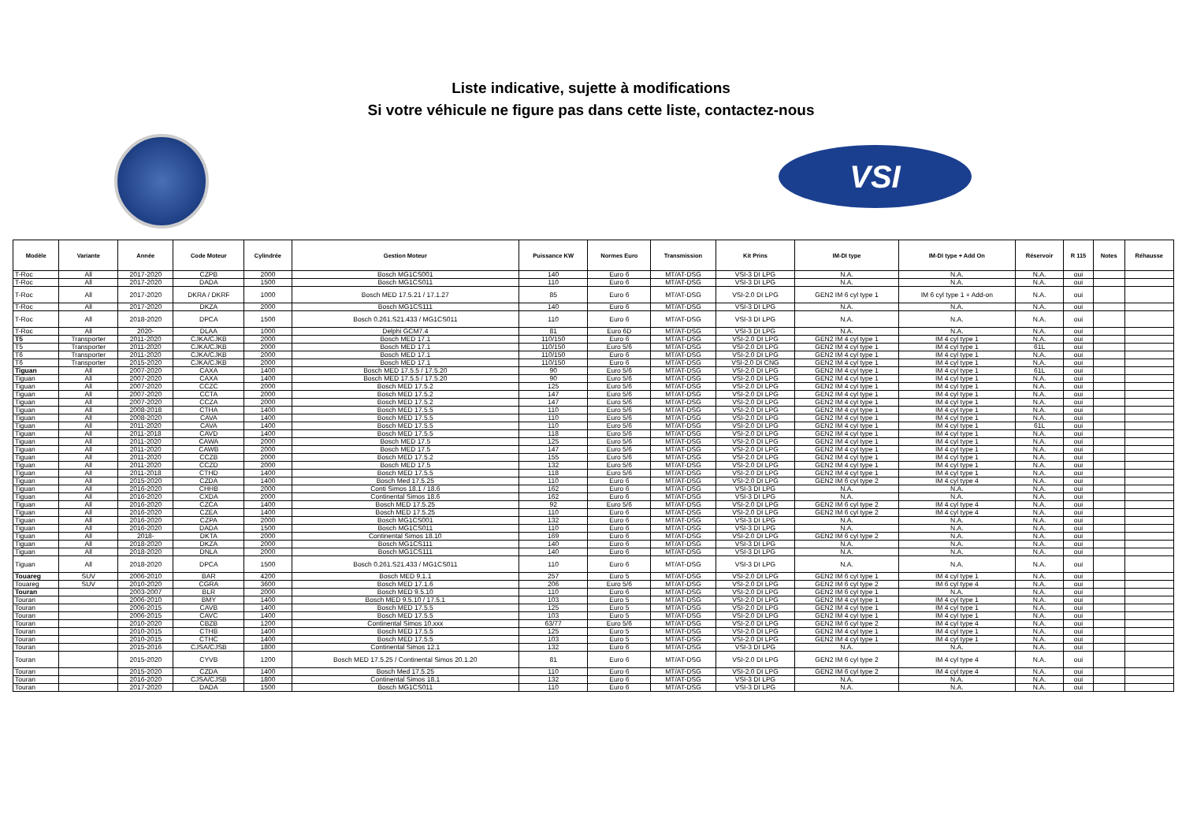Liste indicative, sujette à modifications
Si votre véhicule ne figure pas dans cette liste, contactez-nous
VSI
| Modèle | Variante | Année | Code Moteur | Cylindrée | Gestion Moteur | Puissance KW | Normes Euro | Transmission | Kit Prins | IM-DI type | IM-DI type + Add On | Réservoir | R 115 | Notes | Réhausse |
| --- | --- | --- | --- | --- | --- | --- | --- | --- | --- | --- | --- | --- | --- | --- | --- |
| T-Roc | All | 2017-2020 | CZPB | 2000 | Bosch MG1CS001 | 140 | Euro 6 | MT/AT-DSG | VSI-3 DI LPG | N.A. | N.A. | N.A. | oui | | |
| T-Roc | All | 2017-2020 | DADA | 1500 | Bosch MG1CS011 | 110 | Euro 6 | MT/AT-DSG | VSI-3 DI LPG | N.A. | N.A. | N.A. | oui | | |
| T-Roc | All | 2017-2020 | DKRA / DKRF | 1000 | Bosch MED 17.5.21 / 17.1.27 | 85 | Euro 6 | MT/AT-DSG | VSI-2.0 DI LPG | GEN2 IM 6 cyl type 1 | IM 6 cyl type 1 + Add-on | N.A. | oui | | |
| T-Roc | All | 2017-2020 | DKZA | 2000 | Bosch MG1CS111 | 140 | Euro 6 | MT/AT-DSG | VSI-3 DI LPG | N.A. | N.A. | N.A. | oui | | |
| T-Roc | All | 2018-2020 | DPCA | 1500 | Bosch 0.261.S21.433 / MG1CS011 | 110 | Euro 6 | MT/AT-DSG | VSI-3 DI LPG | N.A. | N.A. | N.A. | oui | | |
| T-Roc | All | 2020- | DLAA | 1000 | Delphi GCM7.4 | 81 | Euro 6D | MT/AT-DSG | VSI-3 DI LPG | N.A. | N.A. | N.A. | oui | | |
| T5 | Transporter | 2011-2020 | CJKA/CJKB | 2000 | Bosch MED 17.1 | 110/150 | Euro 6 | MT/AT-DSG | VSI-2.0 DI LPG | GEN2 IM 4 cyl type 1 | IM 4 cyl type 1 | N.A. | oui | | |
| T5 | Transporter | 2011-2020 | CJKA/CJKB | 2000 | Bosch MED 17.1 | 110/150 | Euro 5/6 | MT/AT-DSG | VSI-2.0 DI LPG | GEN2 IM 4 cyl type 1 | IM 4 cyl type 1 | 61L | oui | | |
| T6 | Transporter | 2011-2020 | CJKA/CJKB | 2000 | Bosch MED 17.1 | 110/150 | Euro 6 | MT/AT-DSG | VSI-2.0 DI LPG | GEN2 IM 4 cyl type 1 | IM 4 cyl type 1 | N.A. | oui | | |
| T6 | Transporter | 2015-2020 | CJKA/CJKB | 2000 | Bosch MED 17.1 | 110/150 | Euro 6 | MT/AT-DSG | VSI-2.0 DI CNG | GEN2 IM 4 cyl type 1 | IM 4 cyl type 1 | N.A. | oui | | |
| Tiguan | All | 2007-2020 | CAXA | 1400 | Bosch MED 17.5.5 / 17.5.20 | 90 | Euro 5/6 | MT/AT-DSG | VSI-2.0 DI LPG | GEN2 IM 4 cyl type 1 | IM 4 cyl type 1 | 61L | oui | | |
| Tiguan | All | 2007-2020 | CAXA | 1400 | Bosch MED 17.5.5 / 17.5.20 | 90 | Euro 5/6 | MT/AT-DSG | VSI-2.0 DI LPG | GEN2 IM 4 cyl type 1 | IM 4 cyl type 1 | N.A. | oui | | |
| Tiguan | All | 2007-2020 | CCZC | 2000 | Bosch MED 17.5.2 | 125 | Euro 5/6 | MT/AT-DSG | VSI-2.0 DI LPG | GEN2 IM 4 cyl type 1 | IM 4 cyl type 1 | N.A. | oui | | |
| Tiguan | All | 2007-2020 | CCTA | 2000 | Bosch MED 17.5.2 | 147 | Euro 5/6 | MT/AT-DSG | VSI-2.0 DI LPG | GEN2 IM 4 cyl type 1 | IM 4 cyl type 1 | N.A. | oui | | |
| Tiguan | All | 2007-2020 | CCZA | 2000 | Bosch MED 17.5.2 | 147 | Euro 5/6 | MT/AT-DSG | VSI-2.0 DI LPG | GEN2 IM 4 cyl type 1 | IM 4 cyl type 1 | N.A. | oui | | |
| Tiguan | All | 2008-2018 | CTHA | 1400 | Bosch MED 17.5.5 | 110 | Euro 5/6 | MT/AT-DSG | VSI-2.0 DI LPG | GEN2 IM 4 cyl type 1 | IM 4 cyl type 1 | N.A. | oui | | |
| Tiguan | All | 2008-2020 | CAVA | 1400 | Bosch MED 17.5.5 | 110 | Euro 5/6 | MT/AT-DSG | VSI-2.0 DI LPG | GEN2 IM 4 cyl type 1 | IM 4 cyl type 1 | N.A. | oui | | |
| Tiguan | All | 2011-2020 | CAVA | 1400 | Bosch MED 17.5.5 | 110 | Euro 5/6 | MT/AT-DSG | VSI-2.0 DI LPG | GEN2 IM 4 cyl type 1 | IM 4 cyl type 1 | 61L | oui | | |
| Tiguan | All | 2011-2018 | CAVD | 1400 | Bosch MED 17.5.5 | 118 | Euro 5/6 | MT/AT-DSG | VSI-2.0 DI LPG | GEN2 IM 4 cyl type 1 | IM 4 cyl type 1 | N.A. | oui | | |
| Tiguan | All | 2011-2020 | CAWA | 2000 | Bosch MED 17.5 | 125 | Euro 5/6 | MT/AT-DSG | VSI-2.0 DI LPG | GEN2 IM 4 cyl type 1 | IM 4 cyl type 1 | N.A. | oui | | |
| Tiguan | All | 2011-2020 | CAWB | 2000 | Bosch MED 17.5 | 147 | Euro 5/6 | MT/AT-DSG | VSI-2.0 DI LPG | GEN2 IM 4 cyl type 1 | IM 4 cyl type 1 | N.A. | oui | | |
| Tiguan | All | 2011-2020 | CCZB | 2000 | Bosch MED 17.5.2 | 155 | Euro 5/6 | MT/AT-DSG | VSI-2.0 DI LPG | GEN2 IM 4 cyl type 1 | IM 4 cyl type 1 | N.A. | oui | | |
| Tiguan | All | 2011-2020 | CCZD | 2000 | Bosch MED 17.5 | 132 | Euro 5/6 | MT/AT-DSG | VSI-2.0 DI LPG | GEN2 IM 4 cyl type 1 | IM 4 cyl type 1 | N.A. | oui | | |
| Tiguan | All | 2011-2018 | CTHD | 1400 | Bosch MED 17.5.5 | 118 | Euro 5/6 | MT/AT-DSG | VSI-2.0 DI LPG | GEN2 IM 4 cyl type 1 | IM 4 cyl type 1 | N.A. | oui | | |
| Tiguan | All | 2015-2020 | CZDA | 1400 | Bosch Med 17.5.25 | 110 | Euro 6 | MT/AT-DSG | VSI-2.0 DI LPG | GEN2 IM 6 cyl type 2 | IM 4 cyl type 4 | N.A. | oui | | |
| Tiguan | All | 2016-2020 | CHHB | 2000 | Conti Simos 18.1 / 18.6 | 162 | Euro 6 | MT/AT-DSG | VSI-3 DI LPG | N.A. | N.A. | N.A. | oui | | |
| Tiguan | All | 2016-2020 | CXDA | 2000 | Continental Simos 18.6 | 162 | Euro 6 | MT/AT-DSG | VSI-3 DI LPG | N.A. | N.A. | N.A. | oui | | |
| Tiguan | All | 2016-2020 | CZCA | 1400 | Bosch MED 17.5.25 | 92 | Euro 5/6 | MT/AT-DSG | VSI-2.0 DI LPG | GEN2 IM 6 cyl type 2 | IM 4 cyl type 4 | N.A. | oui | | |
| Tiguan | All | 2016-2020 | CZEA | 1400 | Bosch MED 17.5.25 | 110 | Euro 6 | MT/AT-DSG | VSI-2.0 DI LPG | GEN2 IM 6 cyl type 2 | IM 4 cyl type 4 | N.A. | oui | | |
| Tiguan | All | 2016-2020 | CZPA | 2000 | Bosch MG1CS001 | 132 | Euro 6 | MT/AT-DSG | VSI-3 DI LPG | N.A. | N.A. | N.A. | oui | | |
| Tiguan | All | 2016-2020 | DADA | 1500 | Bosch MG1CS011 | 110 | Euro 6 | MT/AT-DSG | VSI-3 DI LPG | N.A. | N.A. | N.A. | oui | | |
| Tiguan | All | 2018- | DKTA | 2000 | Continental Simos 18.10 | 169 | Euro 6 | MT/AT-DSG | VSI-2.0 DI LPG | GEN2 IM 6 cyl type 2 | N.A. | N.A. | oui | | |
| Tiguan | All | 2018-2020 | DKZA | 2000 | Bosch MG1CS111 | 140 | Euro 6 | MT/AT-DSG | VSI-3 DI LPG | N.A. | N.A. | N.A. | oui | | |
| Tiguan | All | 2018-2020 | DNLA | 2000 | Bosch MG1CS111 | 140 | Euro 6 | MT/AT-DSG | VSI-3 DI LPG | N.A. | N.A. | N.A. | oui | | |
| Tiguan | All | 2018-2020 | DPCA | 1500 | Bosch 0.261.S21.433 / MG1CS011 | 110 | Euro 6 | MT/AT-DSG | VSI-3 DI LPG | N.A. | N.A. | N.A. | oui | | |
| Touareg | SUV | 2006-2010 | BAR | 4200 | Bosch MED 9.1.1 | 257 | Euro 5 | MT/AT-DSG | VSI-2.0 DI LPG | GEN2 IM 6 cyl type 1 | IM 4 cyl type 1 | N.A. | oui | | |
| Touareg | SUV | 2010-2020 | CGRA | 3600 | Bosch MED 17.1.6 | 206 | Euro 5/6 | MT/AT-DSG | VSI-2.0 DI LPG | GEN2 IM 6 cyl type 2 | IM 6 cyl type 4 | N.A. | oui | | |
| Touran | | 2003-2007 | BLR | 2000 | Bosch MED 9.5.10 | 110 | Euro 6 | MT/AT-DSG | VSI-2.0 DI LPG | GEN2 IM 6 cyl type 1 | N.A. | N.A. | oui | | |
| Touran | | 2006-2010 | BMY | 1400 | Bosch MED 9.5.10 / 17.5.1 | 103 | Euro 5 | MT/AT-DSG | VSI-2.0 DI LPG | GEN2 IM 4 cyl type 1 | IM 4 cyl type 1 | N.A. | oui | | |
| Touran | | 2006-2015 | CAVB | 1400 | Bosch MED 17.5.5 | 125 | Euro 5 | MT/AT-DSG | VSI-2.0 DI LPG | GEN2 IM 4 cyl type 1 | IM 4 cyl type 1 | N.A. | oui | | |
| Touran | | 2006-2015 | CAVC | 1400 | Bosch MED 17.5.5 | 103 | Euro 5 | MT/AT-DSG | VSI-2.0 DI LPG | GEN2 IM 4 cyl type 1 | IM 4 cyl type 1 | N.A. | oui | | |
| Touran | | 2010-2020 | CBZB | 1200 | Continental Simos 10.xxx | 63/77 | Euro 5/6 | MT/AT-DSG | VSI-2.0 DI LPG | GEN2 IM 6 cyl type 2 | IM 4 cyl type 4 | N.A. | oui | | |
| Touran | | 2010-2015 | CTHB | 1400 | Bosch MED 17.5.5 | 125 | Euro 5 | MT/AT-DSG | VSI-2.0 DI LPG | GEN2 IM 4 cyl type 1 | IM 4 cyl type 1 | N.A. | oui | | |
| Touran | | 2010-2015 | CTHC | 1400 | Bosch MED 17.5.5 | 103 | Euro 5 | MT/AT-DSG | VSI-2.0 DI LPG | GEN2 IM 4 cyl type 1 | IM 4 cyl type 1 | N.A. | oui | | |
| Touran | | 2015-2016 | CJSA/CJSB | 1800 | Continental Simos 12.1 | 132 | Euro 6 | MT/AT-DSG | VSI-3 DI LPG | N.A. | N.A. | N.A. | oui | | |
| Touran | | 2015-2020 | CYVB | 1200 | Bosch MED 17.5.25 / Continental Simos 20.1.20 | 81 | Euro 6 | MT/AT-DSG | VSI-2.0 DI LPG | GEN2 IM 6 cyl type 2 | IM 4 cyl type 4 | N.A. | oui | | |
| Touran | | 2015-2020 | CZDA | 1400 | Bosch Med 17.5.25 | 110 | Euro 6 | MT/AT-DSG | VSI-2.0 DI LPG | GEN2 IM 6 cyl type 2 | IM 4 cyl type 4 | N.A. | oui | | |
| Touran | | 2016-2020 | CJSA/CJSB | 1800 | Continental Simos 18.1 | 132 | Euro 6 | MT/AT-DSG | VSI-3 DI LPG | N.A. | N.A. | N.A. | oui | | |
| Touran | | 2017-2020 | DADA | 1500 | Bosch MG1CS011 | 110 | Euro 6 | MT/AT-DSG | VSI-3 DI LPG | N.A. | N.A. | N.A. | oui | | |